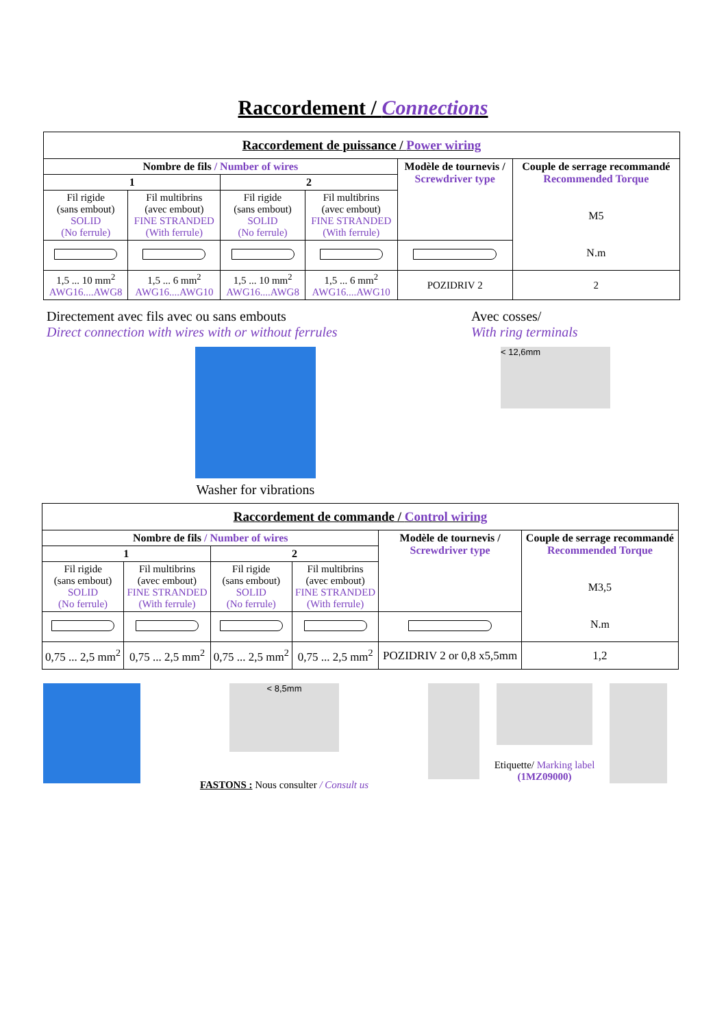Raccordement / Connections
| Raccordement de puissance / Power wiring | | | | | |
| Nombre de fils / Number of wires | | | | Modèle de tournevis / Screwdriver type | Couple de serrage recommandé Recommended Torque M5 N.m |
| 1 | | 2 | | | |
| Fil rigide (sans embout) SOLID (No ferrule) | Fil multibrins (avec embout) FINE STRANDED (With ferrule) | Fil rigide (sans embout) SOLID (No ferrule) | Fil multibrins (avec embout) FINE STRANDED (With ferrule) | | |
| 1,5 ... 10 mm<sup>2</sup> AWG16....AWG8 | 1,5 ... 6 mm<sup>2</sup> AWG16....AWG10 | 1,5 ... 10 mm<sup>2</sup> AWG16....AWG8 | 1,5 ... 6 mm<sup>2</sup> AWG16....AWG10 | POZIDRIV 2 | 2 |
Directement avec fils avec ou sans embouts
Direct connection with wires with or without ferrules
Avec cosses/
With ring terminals
Washer for vibrations
< 12,6mm
| Raccordement de commande / Control wiring | | | | | |
| Nombre de fils / Number of wires | | | | Modèle de tournevis / Screwdriver type | Couple de serrage recommandé Recommended Torque M3,5 N.m |
| 1 | | 2 | | | |
| Fil rigide (sans embout) SOLID (No ferrule) | Fil multibrins (avec embout) FINE STRANDED (With ferrule) | Fil rigide (sans embout) SOLID (No ferrule) | Fil multibrins (avec embout) FINE STRANDED (With ferrule) | | |
| 0,75 ... 2,5 mm<sup>2</sup> | 0,75 ... 2,5 mm<sup>2</sup> | 0,75 ... 2,5 mm<sup>2</sup> | 0,75 ... 2,5 mm<sup>2</sup> | POZIDRIV 2 or 0,8 x5,5mm | 1,2 |
< 8,5mm
FASTONS : Nous consulter / Consult us
Etiquette/ Marking label
(1MZ09000)